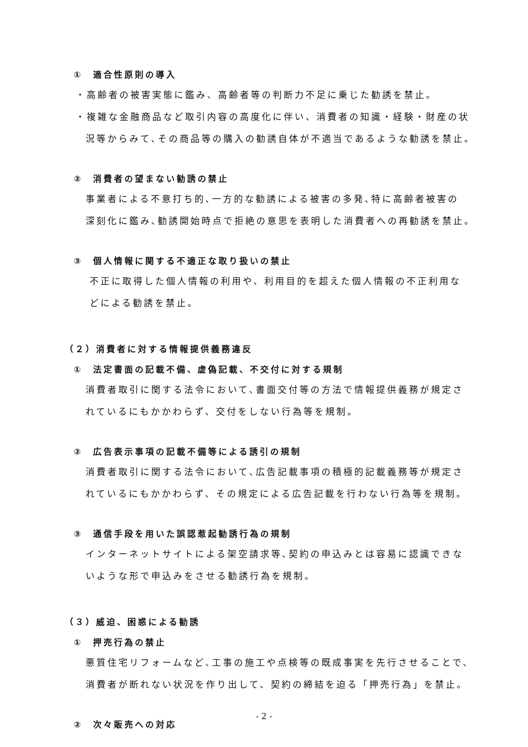①　適合性原則の導入
・高齢者の被害実態に鑑み、高齢者等の判断力不足に乗じた勧誘を禁止。
・複雑な金融商品など取引内容の高度化に伴い、消費者の知識・経験・財産の状
況等からみて､その商品等の購入の勧誘自体が不適当であるような勧誘を禁止。
②　消費者の望まない勧誘の禁止
事業者による不意打ち的､一方的な勧誘による被害の多発､特に高齢者被害の
深刻化に鑑み､勧誘開始時点で拒絶の意思を表明した消費者への再勧誘を禁止。
③　個人情報に関する不適正な取り扱いの禁止
不正に取得した個人情報の利用や、利用目的を超えた個人情報の不正利用な
どによる勧誘を禁止。
（２）消費者に対する情報提供義務違反
①　法定書面の記載不備、虚偽記載、不交付に対する規制
消費者取引に関する法令において､書面交付等の方法で情報提供義務が規定さ
れているにもかかわらず、交付をしない行為等を規制。
②　広告表示事項の記載不備等による誘引の規制
消費者取引に関する法令において､広告記載事項の積極的記載義務等が規定さ
れているにもかかわらず、その規定による広告記載を行わない行為等を規制。
③　通信手段を用いた誤認惹起勧誘行為の規制
インターネットサイトによる架空請求等､契約の申込みとは容易に認識できな
いような形で申込みをさせる勧誘行為を規制。
（３）威迫、困惑による勧誘
①　押売行為の禁止
悪質住宅リフォームなど､工事の施工や点検等の既成事実を先行させることで、
消費者が断れない状況を作り出して、契約の締結を迫る「押売行為」を禁止。
②　次々販売への対応
- 2 -